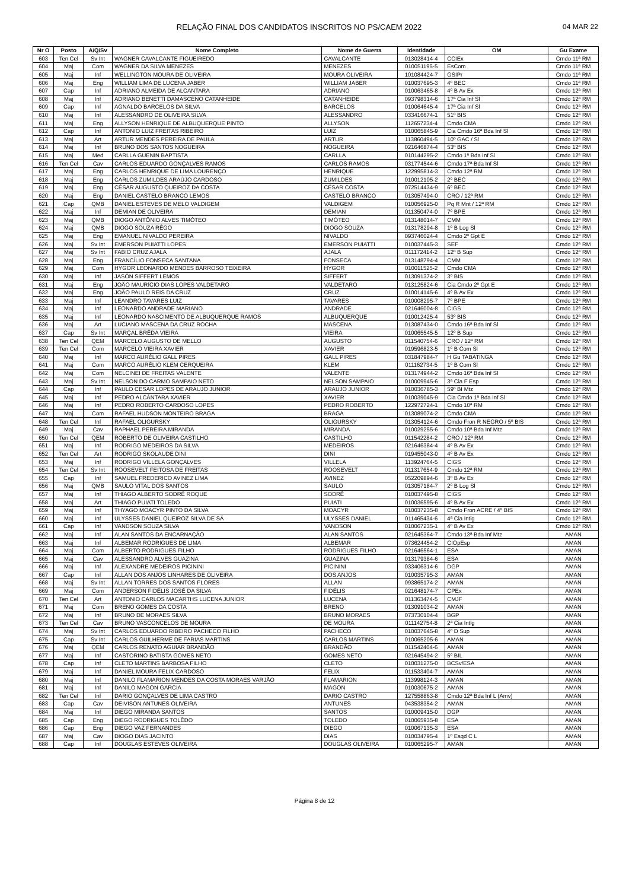RELAÇÃO FINAL DOS CANDIDATOS INSCRITOS NO PS/CAEM 2022 04 MAR 22
| Nr O | Posto | A/Q/Sv | Nome Completo | Nome de Guerra | Identidade | OM | Gu Exame |
| --- | --- | --- | --- | --- | --- | --- | --- |
| 603 | Ten Cel | Sv Int | WAGNER CAVALCANTE FIGUEIREDO | CAVALCANTE | 013028414-4 | CCIEx | Cmdo 11ª RM |
| 604 | Maj | Com | WAGNER DA SILVA MENEZES | MENEZES | 010051195-5 | EsCom | Cmdo 11ª RM |
| 605 | Maj | Inf | WELLINGTON MOURA DE OLIVEIRA | MOURA OLIVEIRA | 101084424-7 | GSIPr | Cmdo 11ª RM |
| 606 | Maj | Eng | WILLIAM LIMA DE LUCENA JABER | WILLIAM JABER | 010037695-3 | 4º BEC | Cmdo 11ª RM |
| 607 | Cap | Inf | ADRIANO ALMEIDA DE ALCANTARA | ADRIANO | 010063465-8 | 4º B Av Ex | Cmdo 12ª RM |
| 608 | Maj | Inf | ADRIANO BENETTI DAMASCENO CATANHEIDE | CATANHEIDE | 093798314-6 | 17ª Cia Inf Sl | Cmdo 12ª RM |
| 609 | Cap | Inf | AGNALDO BARCELOS DA SILVA | BARCELOS | 010064645-4 | 17ª Cia Inf Sl | Cmdo 12ª RM |
| 610 | Maj | Inf | ALESSANDRO DE OLIVEIRA SILVA | ALESSANDRO | 033416674-1 | 51º BIS | Cmdo 12ª RM |
| 611 | Maj | Eng | ALLYSON HENRIQUE DE ALBUQUERQUE PINTO | ALLYSON | 112657234-4 | Cmdo CMA | Cmdo 12ª RM |
| 612 | Cap | Inf | ANTONIO LUIZ FREITAS RIBEIRO | LUIZ | 010065845-9 | Cia Cmdo 16ª Bda Inf Sl | Cmdo 12ª RM |
| 613 | Maj | Art | ARTUR MENDES PEREIRA DE PAULA | ARTUR | 113860494-5 | 10º GAC / Sl | Cmdo 12ª RM |
| 614 | Maj | Inf | BRUNO DOS SANTOS NOGUEIRA | NOGUEIRA | 021646874-4 | 53º BIS | Cmdo 12ª RM |
| 615 | Maj | Med | CARLLA GUENIN BAPTISTA | CARLLA | 010144295-2 | Cmdo 1ª Bda Inf Sl | Cmdo 12ª RM |
| 616 | Ten Cel | Cav | CARLOS EDUARDO GONÇALVES RAMOS | CARLOS RAMOS | 031774544-6 | Cmdo 17ª Bda Inf Sl | Cmdo 12ª RM |
| 617 | Maj | Eng | CARLOS HENRIQUE DE LIMA LOURENÇO | HENRIQUE | 122995814-3 | Cmdo 12ª RM | Cmdo 12ª RM |
| 618 | Maj | Eng | CARLOS ZUMILDES ARAÚJO CARDOSO | ZUMILDES | 010012105-2 | 2º BEC | Cmdo 12ª RM |
| 619 | Maj | Eng | CÉSAR AUGUSTO QUEIROZ DA COSTA | CÉSAR COSTA | 072514434-9 | 6º BEC | Cmdo 12ª RM |
| 620 | Maj | Eng | DANIEL CASTELO BRANCO LEMOS | CASTELO BRANCO | 013057494-0 | CRO / 12ª RM | Cmdo 12ª RM |
| 621 | Cap | QMB | DANIEL ESTEVES DE MELO VALDIGEM | VALDIGEM | 010056925-0 | Pq R Mnt / 12ª RM | Cmdo 12ª RM |
| 622 | Maj | Inf | DEMIAN DE OLIVEIRA | DEMIAN | 011350474-0 | 7º BPE | Cmdo 12ª RM |
| 623 | Maj | QMB | DIOGO ANTÔNIO ALVES TIMÓTEO | TIMÓTEO | 013148014-7 | CMM | Cmdo 12ª RM |
| 624 | Maj | QMB | DIOGO SOUZA RÊGO | DIOGO SOUZA | 013178294-8 | 1º B Log Sl | Cmdo 12ª RM |
| 625 | Maj | Eng | EMANUEL NIVALDO PEREIRA | NIVALDO | 093746024-4 | Cmdo 2º Gpt E | Cmdo 12ª RM |
| 626 | Maj | Sv Int | EMERSON PUIATTI LOPES | EMERSON PUIATTI | 010037445-3 | SEF | Cmdo 12ª RM |
| 627 | Maj | Sv Int | FABIO CRUZ AJALA | AJALA | 011172414-2 | 12º B Sup | Cmdo 12ª RM |
| 628 | Maj | Eng | FRANCÍLIO FONSECA SANTANA | FONSECA | 013148794-4 | CMM | Cmdo 12ª RM |
| 629 | Maj | Com | HYGOR LEONARDO MENDES BARROSO TEIXEIRA | HYGOR | 010011525-2 | Cmdo CMA | Cmdo 12ª RM |
| 630 | Maj | Inf | JASÓN SIFFERT LEMOS | SIFFERT | 013091374-2 | 3º BIS | Cmdo 12ª RM |
| 631 | Maj | Eng | JOÃO MAURÍCIO DIAS LOPES VALDETARO | VALDETARO | 013125824-6 | Cia Cmdo 2º Gpt E | Cmdo 12ª RM |
| 632 | Maj | Eng | JOÃO PAULO REIS DA CRUZ | CRUZ | 010014145-6 | 4º B Av Ex | Cmdo 12ª RM |
| 633 | Maj | Inf | LEANDRO TAVARES LUIZ | TAVARES | 010008295-7 | 7º BPE | Cmdo 12ª RM |
| 634 | Maj | Inf | LEONARDO ANDRADE MARIANO | ANDRADE | 021646004-8 | CIGS | Cmdo 12ª RM |
| 635 | Maj | Inf | LEONARDO NASCIMENTO DE ALBUQUERQUE RAMOS | ALBUQUERQUE | 010012425-4 | 53º BIS | Cmdo 12ª RM |
| 636 | Maj | Art | LUCIANO MASCENA DA CRUZ ROCHA | MASCENA | 013087434-0 | Cmdo 16ª Bda Inf Sl | Cmdo 12ª RM |
| 637 | Cap | Sv Int | MARÇAL BRÊDA VIEIRA | VIEIRA | 010065545-5 | 12º B Sup | Cmdo 12ª RM |
| 638 | Ten Cel | QEM | MARCELO AUGUSTO DE MELLO | AUGUSTO | 011540754-6 | CRO / 12ª RM | Cmdo 12ª RM |
| 639 | Ten Cel | Com | MARCELO VIEIRA XAVIER | XAVIER | 019596823-5 | 1º B Com Sl | Cmdo 12ª RM |
| 640 | Maj | Inf | MARCO AURÉLIO GALL PIRES | GALL PIRES | 031847984-7 | H Gu TABATINGA | Cmdo 12ª RM |
| 641 | Maj | Com | MARCO AURÉLIO KLEM CERQUEIRA | KLEM | 011162734-5 | 1º B Com Sl | Cmdo 12ª RM |
| 642 | Maj | Com | NELCINEI DE FREITAS VALENTE | VALENTE | 013174944-2 | Cmdo 16ª Bda Inf Sl | Cmdo 12ª RM |
| 643 | Maj | Sv Int | NELSON DO CARMO SAMPAIO NETO | NELSON SAMPAIO | 010009945-6 | 3ª Cia F Esp | Cmdo 12ª RM |
| 644 | Cap | Inf | PAULO CESAR LOPES DE ARAUJO JUNIOR | ARAUJO JUNIOR | 010036785-3 | 59º BI Mtz | Cmdo 12ª RM |
| 645 | Maj | Inf | PEDRO ALCÂNTARA XAVIER | XAVIER | 010039045-9 | Cia Cmdo 1ª Bda Inf Sl | Cmdo 12ª RM |
| 646 | Maj | Inf | PEDRO ROBERTO CARDOSO LOPES | PEDRO ROBERTO | 122972724-1 | Cmdo 10ª RM | Cmdo 12ª RM |
| 647 | Maj | Com | RAFAEL HUDSON MONTEIRO BRAGA | BRAGA | 013089074-2 | Cmdo CMA | Cmdo 12ª RM |
| 648 | Ten Cel | Inf | RAFAEL OLIGURSKY | OLIGURSKY | 013054124-6 | Cmdo Fron R NEGRO / 5º BIS | Cmdo 12ª RM |
| 649 | Maj | Cav | RAPHAEL PEREIRA MIRANDA | MIRANDA | 010029255-6 | Cmdo 10ª Bda Inf Mtz | Cmdo 12ª RM |
| 650 | Ten Cel | QEM | ROBERTO DE OLIVEIRA CASTILHO | CASTILHO | 011542284-2 | CRO / 12ª RM | Cmdo 12ª RM |
| 651 | Maj | Inf | RODRIGO MEDEIROS DA SILVA | MEDEIROS | 021646384-4 | 4º B Av Ex | Cmdo 12ª RM |
| 652 | Ten Cel | Art | RODRIGO SKOLAUDE DINI | DINI | 019455043-0 | 4º B Av Ex | Cmdo 12ª RM |
| 653 | Maj | Inf | RODRIGO VILLELA GONÇALVES | VILLELA | 113924764-5 | CIGS | Cmdo 12ª RM |
| 654 | Ten Cel | Sv Int | ROOSEVELT FEITOSA DE FREITAS | ROOSEVELT | 011317654-9 | Cmdo 12ª RM | Cmdo 12ª RM |
| 655 | Cap | Inf | SAMUEL FREDERICO AVINEZ LIMA | AVINEZ | 052209894-6 | 3º B Av Ex | Cmdo 12ª RM |
| 656 | Maj | QMB | SAULO VITAL DOS SANTOS | SAULO | 013057184-7 | 2º B Log Sl | Cmdo 12ª RM |
| 657 | Maj | Inf | THIAGO ALBERTO SODRÉ ROQUE | SODRÉ | 010037495-8 | CIGS | Cmdo 12ª RM |
| 658 | Maj | Art | THIAGO PUIATI TOLEDO | PUIATI | 010036595-6 | 4º B Av Ex | Cmdo 12ª RM |
| 659 | Maj | Inf | THYAGO MOACYR PINTO DA SILVA | MOACYR | 010037235-8 | Cmdo Fron ACRE / 4º BIS | Cmdo 12ª RM |
| 660 | Maj | Inf | ULYSSES DANIEL QUEIROZ SILVA DE SÁ | ULYSSES DANIEL | 011465434-6 | 4ª Cia Intlg | Cmdo 12ª RM |
| 661 | Cap | Inf | VANDSON SOUZA SILVA | VANDSON | 010067235-1 | 4º B Av Ex | Cmdo 12ª RM |
| 662 | Maj | Inf | ALAN SANTOS DA ENCARNAÇÃO | ALAN SANTOS | 021645364-7 | Cmdo 13ª Bda Inf Mtz | AMAN |
| 663 | Maj | Inf | ALBEMAR RODRIGUES DE LIMA | ALBEMAR | 073624454-2 | CIOpEsp | AMAN |
| 664 | Maj | Com | ALBERTO RODRIGUES FILHO | RODRIGUES FILHO | 021646564-1 | ESA | AMAN |
| 665 | Maj | Cav | ALESSANDRO ALVES GUAZINA | GUAZINA | 013179384-6 | ESA | AMAN |
| 666 | Maj | Inf | ALEXANDRE MEDEIROS PICININI | PICININI | 033406314-6 | DGP | AMAN |
| 667 | Cap | Inf | ALLAN DOS ANJOS LINHARES DE OLIVEIRA | DOS ANJOS | 010035795-3 | AMAN | AMAN |
| 668 | Maj | Sv Int | ALLAN TORRES DOS SANTOS FLORES | ALLAN | 093865174-2 | AMAN | AMAN |
| 669 | Maj | Com | ANDERSON FIDÉLIS JOSÉ DA SILVA | FIDÉLIS | 021648174-7 | CPEx | AMAN |
| 670 | Ten Cel | Art | ANTONIO CARLOS MACARTHS LUCENA JUNIOR | LUCENA | 011363474-5 | CMJF | AMAN |
| 671 | Maj | Com | BRENO GOMES DA COSTA | BRENO | 013091034-2 | AMAN | AMAN |
| 672 | Maj | Inf | BRUNO DE MORAES SILVA | BRUNO MORAES | 073730104-4 | BGP | AMAN |
| 673 | Ten Cel | Cav | BRUNO VASCONCELOS DE MOURA | DE MOURA | 011142754-8 | 2ª Cia Intlg | AMAN |
| 674 | Maj | Sv Int | CARLOS EDUARDO RIBEIRO PACHECO FILHO | PACHECO | 010037645-8 | 4º D Sup | AMAN |
| 675 | Cap | Sv Int | CARLOS GUILHERME DE FARIAS MARTINS | CARLOS MARTINS | 010065205-6 | AMAN | AMAN |
| 676 | Maj | QEM | CARLOS RENATO AGUIAR BRANDÃO | BRANDÃO | 011542404-6 | AMAN | AMAN |
| 677 | Maj | Inf | CASTORINO BATISTA GOMES NETO | GOMES NETO | 021645494-2 | 5º BIL | AMAN |
| 678 | Cap | Inf | CLETO MARTINS BARBOSA FILHO | CLETO | 010031275-0 | BCSv/ESA | AMAN |
| 679 | Maj | Inf | DANIEL MOURA FELIX CARDOSO | FELIX | 011533404-7 | AMAN | AMAN |
| 680 | Maj | Inf | DANILO FLAMARION MENDES DA COSTA MORAES VARJÃO | FLAMARION | 113998124-3 | AMAN | AMAN |
| 681 | Maj | Inf | DANILO MAGON GARCIA | MAGON | 010030675-2 | AMAN | AMAN |
| 682 | Ten Cel | Inf | DARIO GONÇALVES DE LIMA CASTRO | DARIO CASTRO | 127558863-8 | Cmdo 12ª Bda Inf L (Amv) | AMAN |
| 683 | Cap | Cav | DEIVISON ANTUNES OLIVEIRA | ANTUNES | 043538354-2 | AMAN | AMAN |
| 684 | Maj | Inf | DIEGO MIRANDA SANTOS | SANTOS | 010009415-0 | DGP | AMAN |
| 685 | Cap | Eng | DIEGO RODRIGUES TOLÊDO | TOLEDO | 010065935-8 | ESA | AMAN |
| 686 | Cap | Eng | DIEGO VAZ FERNANDES | DIEGO | 010067135-3 | ESA | AMAN |
| 687 | Maj | Cav | DIOGO DIAS JACINTO | DIAS | 010034795-4 | 1º Esqd C L | AMAN |
| 688 | Cap | Inf | DOUGLAS ESTEVES OLIVEIRA | DOUGLAS OLIVEIRA | 010065295-7 | AMAN | AMAN |
Página 8 de 12